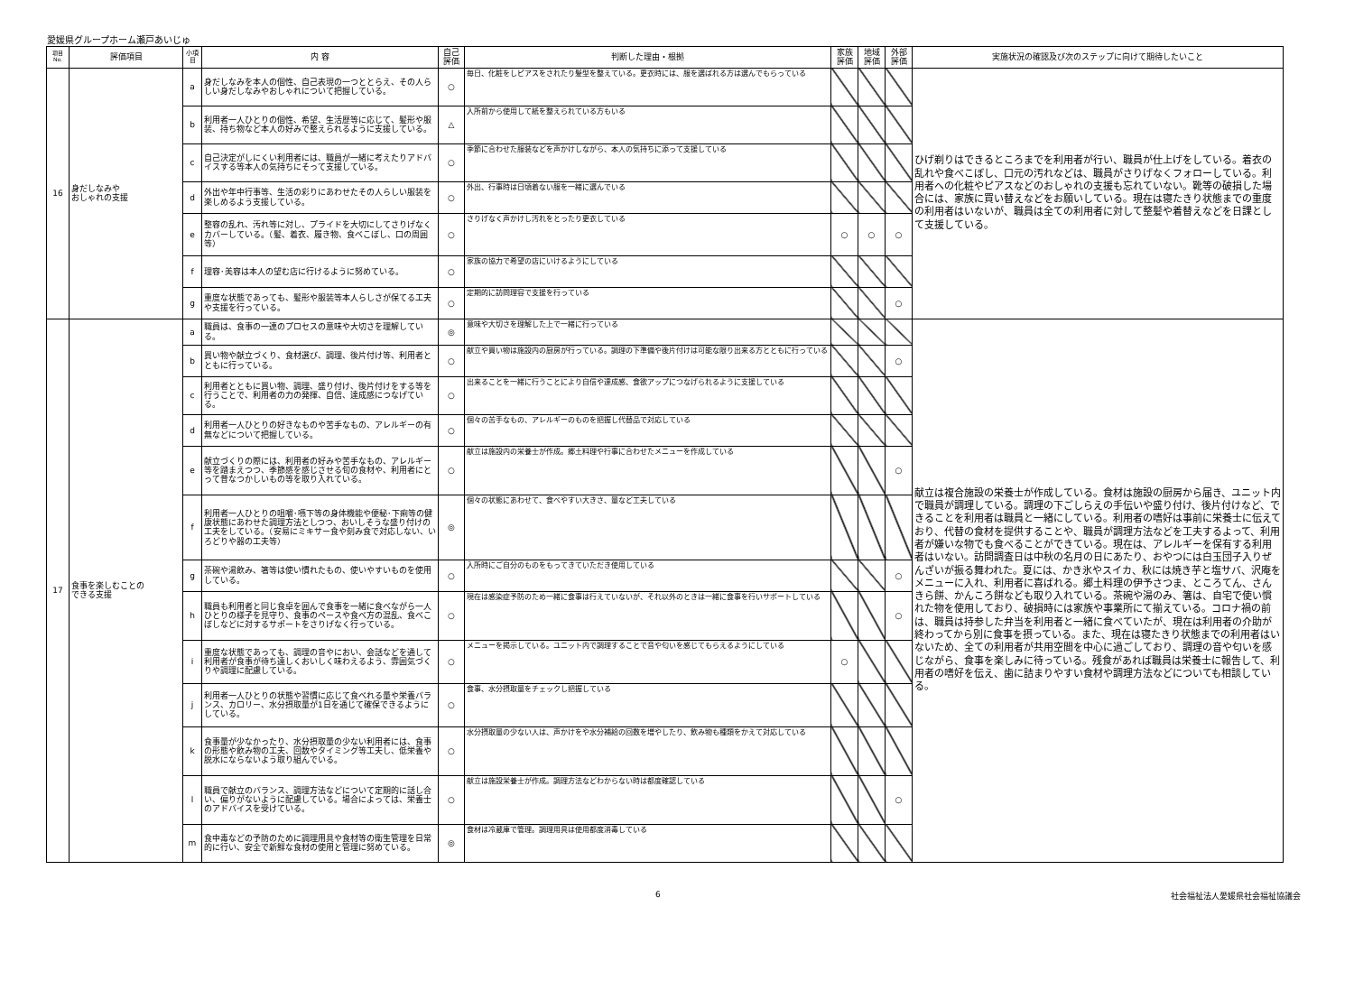愛媛県グループホーム瀬戸あいじゅ
| 項目 No. | 評価項目 | 小項目 | 内 容 | 自己 評価 | 判断した理由・根拠 | 家族 評価 | 地域 評価 | 外部 評価 | 実施状況の確認及び次のステップに向けて期待したいこと |
| --- | --- | --- | --- | --- | --- | --- | --- | --- | --- |
| 16 | 身だしなみや おしゃれの支援 | a | 身だしなみを本人の個性、自己表現の一つととらえ、その人らしい身だしなみやおしゃれについて把握している。 | ○ | 毎日、化粧をしピアスをされたり髪型を整えている。更衣時には、服を選ばれる方は選んでもらっている | | | | ひげ剃りはできるところまでを利用者が行い、職員が仕上げをしている。着衣の乱れや食べこぼし、口元の汚れなどは、職員がさりげなくフォローしている。利用者への化粧やピアスなどのおしゃれの支援も忘れていない。靴等の破損した場合には、家族に買い替えなどをお願いしている。現在は寝たきり状態までの重度の利用者はいないが、職員は全ての利用者に対して整髪や着替えなどを日課として支援している。 |
| | | b | 利用者一人ひとりの個性、希望、生活歴等に応じて、髪形や服装、持ち物など本人の好みで整えられるように支援している。 | △ | 入所前から使用して紙を整えられている方もいる | | | | |
| | | c | 自己決定がしにくい利用者には、職員が一緒に考えたりアドバイスする等本人の気持ちにそって支援している。 | ○ | 季節に合わせた服装などを声かけしながら、本人の気持ちに添って支援している | | | | |
| | | d | 外出や年中行事等、生活の彩りにあわせたその人らしい服装を楽しめるよう支援している。 | ○ | 外出、行事時は日頃着ない服を一緒に選んでいる | | | | |
| | | e | 整容の乱れ、汚れ等に対し、プライドを大切にしてさりげなくカバーしている。（髪、着衣、履き物、食べこぼし、口の周囲等） | ○ | さりげなく声かけし汚れをとったり更衣している | ○ | ○ | ○ | |
| | | f | 理容･美容は本人の望む店に行けるように努めている。 | ○ | 家族の協力で希望の店にいけるようにしている | | | | |
| | | g | 重度な状態であっても、髪形や服装等本人らしさが保てる工夫や支援を行っている。 | ○ | 定期的に訪問理容で支援を行っている | | | ○ | |
| 17 | 食事を楽しむことの できる支援 | a | 職員は、食事の一連のプロセスの意味や大切さを理解している。 | ◎ | 意味や大切さを理解した上で一緒に行っている | | | | 献立は複合施設の栄養士が作成している。食材は施設の厨房から届き、ユニット内で職員が調理している。調理の下ごしらえの手伝いや盛り付け、後片付けなど、できることを利用者は職員と一緒にしている。利用者の嗜好は事前に栄養士に伝えており、代替の食材を提供することや、職員が調理方法などを工夫するよって、利用者が嫌いな物でも食べることができている。現在は、アレルギーを保有する利用者はいない。訪問調査日は中秋の名月の日にあたり、おやつには白玉団子入りぜんざいが振る舞われた。夏には、かき氷やスイカ、秋には焼き芋と塩サバ、沢庵をメニューに入れ、利用者に喜ばれる。郷土料理の伊予さつま、ところてん、さんきら餅、かんころ餅なども取り入れている。茶碗や湯のみ、箸は、自宅で使い慣れた物を使用しており、破損時には家族や事業所にて揃えている。コロナ禍の前は、職員は持参した弁当を利用者と一緒に食べていたが、現在は利用者の介助が終わってから別に食事を摂っている。また、現在は寝たきり状態までの利用者はいないため、全ての利用者が共用空間を中心に過ごしており、調理の音や匂いを感じながら、食事を楽しみに待っている。残食があれば職員は栄養士に報告して、利用者の嗜好を伝え、歯に詰まりやすい食材や調理方法などについても相談している。 |
| | | b | 買い物や献立づくり、食材選び、調理、後片付け等、利用者とともに行っている。 | ○ | 献立や買い物は施設内の厨房が行っている。調理の下準備や後片付けは可能な限り出来る方とともに行っている | | | ○ | |
| | | c | 利用者とともに買い物、調理、盛り付け、後片付けをする等を行うことで、利用者の力の発揮、自信、達成感につなげている。 | ○ | 出来ることを一緒に行うことにより自信や達成感、食欲アップにつなげられるように支援している | | | | |
| | | d | 利用者一人ひとりの好きなものや苦手なもの、アレルギーの有無などについて把握している。 | ○ | 個々の苦手なもの、アレルギーのものを把握し代替品で対応している | | | | |
| | | e | 献立づくりの際には、利用者の好みや苦手なもの、アレルギー等を踏まえつつ、季節感を感じさせる旬の食材や、利用者にとって昔なつかしいもの等を取り入れている。 | ○ | 献立は施設内の栄養士が作成。郷土料理や行事に合わせたメニューを作成している | | | ○ | |
| | | f | 利用者一人ひとりの咀嚼･嚥下等の身体機能や便秘･下痢等の健康状態にあわせた調理方法としつつ、おいしそうな盛り付けの工夫をしている。（安易にミキサー食や刻み食で対応しない、いろどりや器の工夫等） | ◎ | 個々の状態にあわせて、食べやすい大きさ、量など工夫している | | | | |
| | | g | 茶碗や湯飲み、箸等は使い慣れたもの、使いやすいものを使用している。 | ○ | 入所時にご自分のものをもってきていただき使用している | | | ○ | |
| | | h | 職員も利用者と同じ食卓を囲んで食事を一緒に食べながら一人ひとりの様子を見守り、食事のペースや食べ方の混乱、食べこぼしなどに対するサポートをさりげなく行っている。 | ○ | 現在は感染症予防のため一緒に食事は行えていないが、それ以外のときは一緒に食事を行いサポートしている | | | ○ | |
| | | i | 重度な状態であっても、調理の音やにおい、会話などを通して利用者が食事が待ち遠しくおいしく味わえるよう、雰囲気づくりや調理に配慮している。 | ○ | メニューを掲示している。ユニット内で調理することで音や匂いを感じてもらえるようにしている | ○ | | | |
| | | j | 利用者一人ひとりの状態や習慣に応じて食べれる量や栄養バランス、カロリー、水分摂取量が1日を通じて確保できるようにしている。 | ○ | 食事、水分摂取量をチェックし把握している | | | | |
| | | k | 食事量が少なかったり、水分摂取量の少ない利用者には、食事の形態や飲み物の工夫、回数やタイミング等工夫し、低栄養や脱水にならないよう取り組んでいる。 | ○ | 水分摂取量の少ない人は、声かけをや水分補給の回数を増やしたり、飲み物も種類をかえて対応している | | | | |
| | | l | 職員で献立のバランス、調理方法などについて定期的に話し合い、偏りがないように配慮している。場合によっては、栄養士のアドバイスを受けている。 | ○ | 献立は施設栄養士が作成。調理方法などわからない時は都度確認している | | | ○ | |
| | | m | 食中毒などの予防のために調理用具や食材等の衛生管理を日常的に行い、安全で新鮮な食材の使用と管理に努めている。 | ◎ | 食材は冷蔵庫で管理。調理用具は使用都度消毒している | | | | |
6 社会福祉法人愛媛県社会福祉協議会